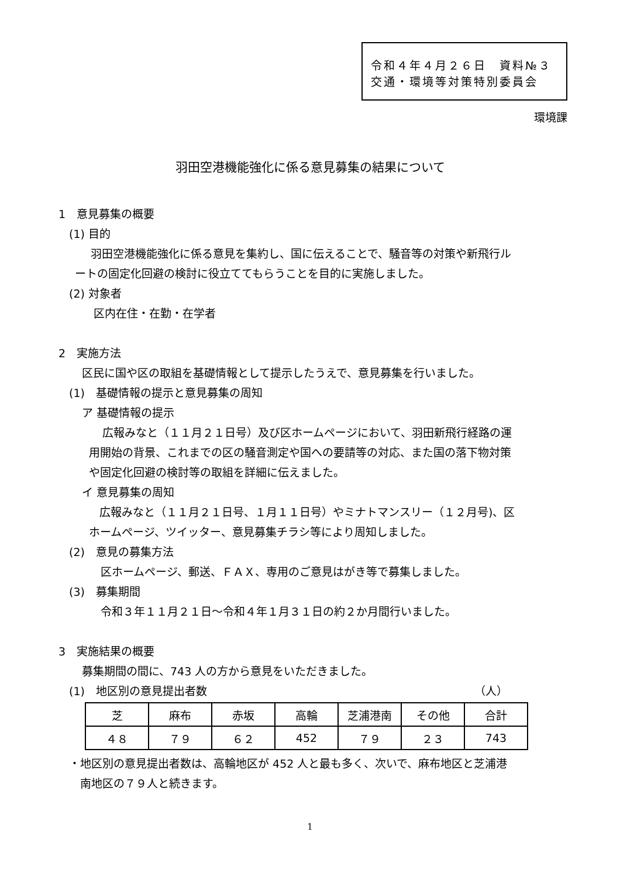令和４年４月２６日　資料№３
交通・環境等対策特別委員会
環境課
羽田空港機能強化に係る意見募集の結果について
1　意見募集の概要
(1) 目的
羽田空港機能強化に係る意見を集約し、国に伝えることで、騒音等の対策や新飛行ル
ートの固定化回避の検討に役立ててもらうことを目的に実施しました。
(2) 対象者
区内在住・在勤・在学者
2　実施方法
区民に国や区の取組を基礎情報として提示したうえで、意見募集を行いました。
(1)　基礎情報の提示と意見募集の周知
ア 基礎情報の提示
広報みなと（１１月２１日号）及び区ホームページにおいて、羽田新飛行経路の運
用開始の背景、これまでの区の騒音測定や国への要請等の対応、また国の落下物対策
や固定化回避の検討等の取組を詳細に伝えました。
イ 意見募集の周知
広報みなと（１１月２１日号、１月１１日号）やミナトマンスリー（１２月号)、区
ホームページ、ツイッター、意見募集チラシ等により周知しました。
(2)　意見の募集方法
区ホームページ、郵送、ＦＡＸ、専用のご意見はがき等で募集しました。
(3)　募集期間
令和３年１１月２１日～令和４年１月３１日の約２か月間行いました。
3　実施結果の概要
募集期間の間に、743 人の方から意見をいただきました。
(1)　地区別の意見提出者数 （人）
| 芝 | 麻布 | 赤坂 | 高輪 | 芝浦港南 | その他 | 合計 |
| ４８ | ７９ | ６２ | 452 | ７９ | ２３ | 743 |
・地区別の意見提出者数は、高輪地区が 452 人と最も多く、次いで、麻布地区と芝浦港
南地区の７９人と続きます。
1